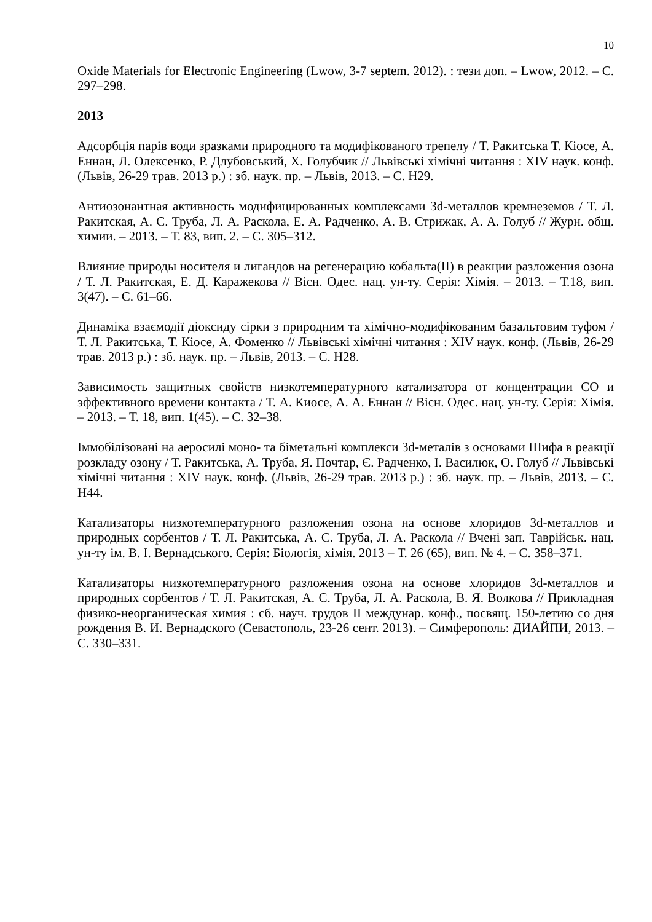10
Oxide Materials for Electronic Engineering (Lwow, 3-7 septem. 2012). : тези доп. – Lwow, 2012. – С. 297–298.
2013
Адсорбція парів води зразками природного та модифікованого трепелу / Т. Ракитська Т. Кіосе, А. Еннан, Л. Олексенко, Р. Длубовський, Х. Голубчик // Львівські хімічні читання : XIV наук. конф. (Львів, 26-29 трав. 2013 р.) : зб. наук. пр. – Львів, 2013. – С. Н29.
Антиозонантная активность модифицированных комплексами 3d-металлов кремнеземов / Т. Л. Ракитская, А. С. Труба, Л. А. Раскола, Е. А. Радченко, А. В. Стрижак, А. А. Голуб // Журн. общ. химии. – 2013. – Т. 83, вип. 2. – С. 305–312.
Влияние природы носителя и лигандов на регенерацию кобальта(II) в реакции разложения озона / Т. Л. Ракитская, Е. Д. Каражекова // Вісн. Одес. нац. ун-ту. Серія: Хімія. – 2013. – Т.18, вип. 3(47). – С. 61–66.
Динаміка взаємодії діоксиду сірки з природним та хімічно-модифікованим базальтовим туфом / Т. Л. Ракитська, Т. Кіосе, А. Фоменко // Львівські хімічні читання : XIV наук. конф. (Львів, 26-29 трав. 2013 р.) : зб. наук. пр. – Львів, 2013. – С. Н28.
Зависимость защитных свойств низкотемпературного катализатора от концентрации СО и эффективного времени контакта / Т. А. Киосе, А. А. Еннан // Вісн. Одес. нац. ун-ту. Серія: Хімія. – 2013. – Т. 18, вип. 1(45). – С. 32–38.
Іммобілізовані на аеросилі моно- та біметальні комплекси 3d-металів з основами Шифа в реакції розкладу озону / Т. Ракитська, А. Труба, Я. Почтар, Є. Радченко, І. Василюк, О. Голуб // Львівські хімічні читання : XIV наук. конф. (Львів, 26-29 трав. 2013 р.) : зб. наук. пр. – Львів, 2013. – С. Н44.
Катализаторы низкотемпературного разложения озона на основе хлоридов 3d-металлов и природных сорбентов / Т. Л. Ракитська, А. С. Труба, Л. А. Раскола // Вчені зап. Таврійськ. нац. ун-ту ім. В. І. Вернадського. Серія: Біологія, хімія. 2013 – Т. 26 (65), вип. № 4. – С. 358–371.
Катализаторы низкотемпературного разложения озона на основе хлоридов 3d-металлов и природных сорбентов / Т. Л. Ракитская, А. С. Труба, Л. А. Раскола, В. Я. Волкова // Прикладная физико-неорганическая химия : сб. науч. трудов II междунар. конф., посвящ. 150-летию со дня рождения В. И. Вернадского (Севастополь, 23-26 сент. 2013). – Симферополь: ДИАЙПИ, 2013. – С. 330–331.